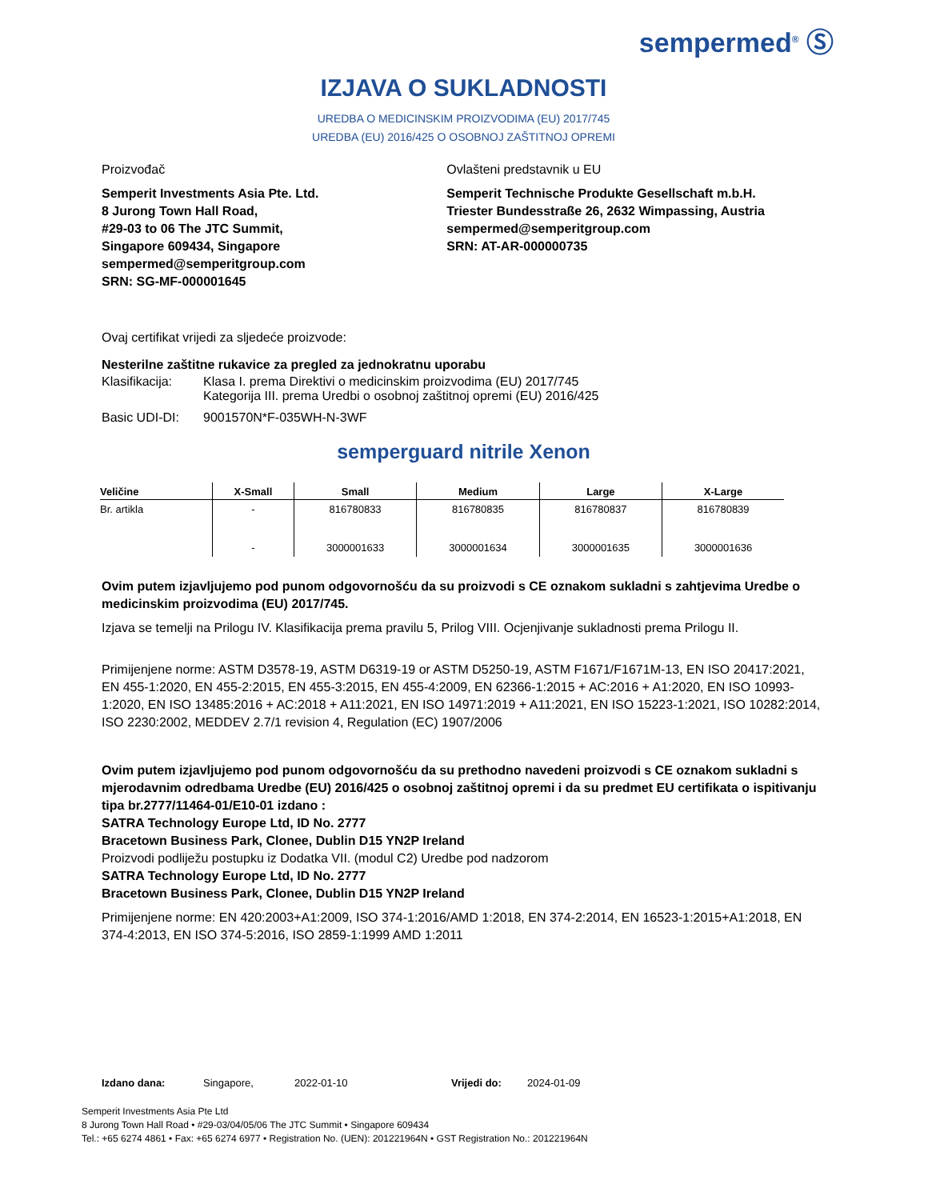sempermed<sup>®</sup> Ⓢ
IZJAVA O SUKLADNOSTI
UREDBA O MEDICINSKIM PROIZVODIMA (EU) 2017/745
UREDBA (EU) 2016/425 O OSOBNOJ ZAŠTITNOJ OPREMI
Proizvođač
Semperit Investments Asia Pte. Ltd.
8 Jurong Town Hall Road,
#29-03 to 06 The JTC Summit,
Singapore 609434, Singapore
sempermed@semperitgroup.com
SRN: SG-MF-000001645
Ovlašteni predstavnik u EU
Semperit Technische Produkte Gesellschaft m.b.H.
Triester Bundesstraße 26, 2632 Wimpassing, Austria
sempermed@semperitgroup.com
SRN: AT-AR-000000735
Ovaj certifikat vrijedi za sljedeće proizvode:
Nesterilne zaštitne rukavice za pregled za jednokratnu uporabu
| Klasifikacija: | Klasa I. prema Direktivi o medicinskim proizvodima (EU) 2017/745 Kategorija III. prema Uredbi o osobnoj zaštitnoj opremi (EU) 2016/425 |
| Basic UDI-DI: | 9001570N*F-035WH-N-3WF |
semperguard nitrile Xenon
| Veličine | X-Small | Small | Medium | Large | X-Large |
| --- | --- | --- | --- | --- | --- |
| Br. artikla | - | 816780833 | 816780835 | 816780837 | 816780839 |
| | - | 3000001633 | 3000001634 | 3000001635 | 3000001636 |
Ovim putem izjavljujemo pod punom odgovornošću da su proizvodi s CE oznakom sukladni s zahtjevima Uredbe o medicinskim proizvodima (EU) 2017/745.
Izjava se temelji na Prilogu IV. Klasifikacija prema pravilu 5, Prilog VIII. Ocjenjivanje sukladnosti prema Prilogu II.
Primijenjene norme: ASTM D3578-19, ASTM D6319-19 or ASTM D5250-19, ASTM F1671/F1671M-13, EN ISO 20417:2021, EN 455-1:2020, EN 455-2:2015, EN 455-3:2015, EN 455-4:2009, EN 62366-1:2015 + AC:2016 + A1:2020, EN ISO 10993-1:2020, EN ISO 13485:2016 + AC:2018 + A11:2021, EN ISO 14971:2019 + A11:2021, EN ISO 15223-1:2021, ISO 10282:2014, ISO 2230:2002, MEDDEV 2.7/1 revision 4, Regulation (EC) 1907/2006
Ovim putem izjavljujemo pod punom odgovornošću da su prethodno navedeni proizvodi s CE oznakom sukladni s mjerodavnim odredbama Uredbe (EU) 2016/425 o osobnoj zaštitnoj opremi i da su predmet EU certifikata o ispitivanju tipa br.2777/11464-01/E10-01 izdano :
SATRA Technology Europe Ltd, ID No. 2777
Bracetown Business Park, Clonee, Dublin D15 YN2P Ireland
Proizvodi podliježu postupku iz Dodatka VII. (modul C2) Uredbe pod nadzorom
SATRA Technology Europe Ltd, ID No. 2777
Bracetown Business Park, Clonee, Dublin D15 YN2P Ireland
Primijenjene norme: EN 420:2003+A1:2009, ISO 374-1:2016/AMD 1:2018, EN 374-2:2014, EN 16523-1:2015+A1:2018, EN 374-4:2013, EN ISO 374-5:2016, ISO 2859-1:1999 AMD 1:2011
Izdano dana: Singapore, 2022-01-10 Vrijedi do: 2024-01-09
Semperit Investments Asia Pte Ltd
8 Jurong Town Hall Road • #29-03/04/05/06 The JTC Summit • Singapore 609434
Tel.: +65 6274 4861 • Fax: +65 6274 6977 • Registration No. (UEN): 201221964N • GST Registration No.: 201221964N